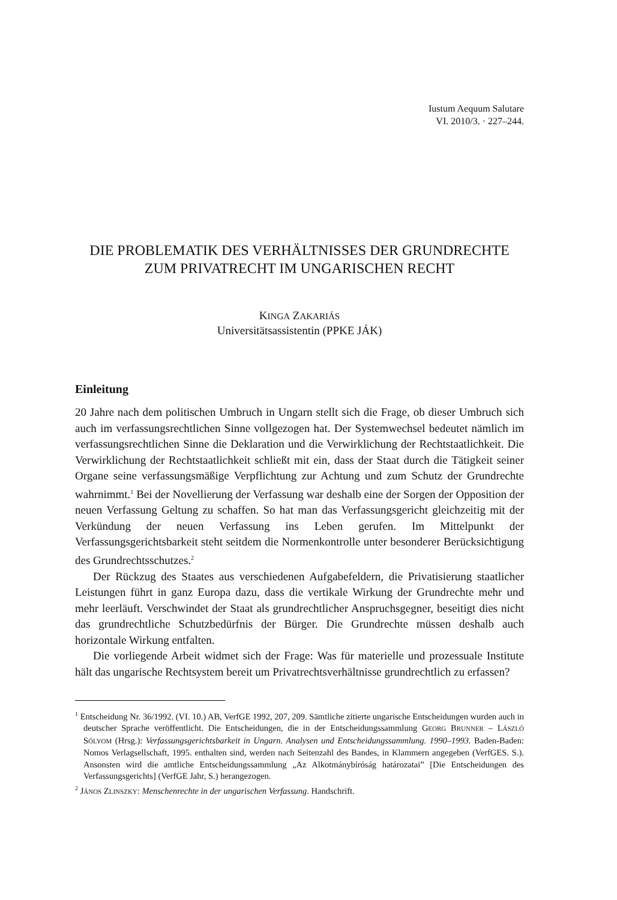Iustum Aequum Salutare
VI. 2010/3. · 227–244.
DIE PROBLEMATIK DES VERHÄLTNISSES DER GRUNDRECHTE ZUM PRIVATRECHT IM UNGARISCHEN RECHT
KINGA ZAKARIÁS
Universitätsassistentin (PPKE JÁK)
Einleitung
20 Jahre nach dem politischen Umbruch in Ungarn stellt sich die Frage, ob dieser Umbruch sich auch im verfassungsrechtlichen Sinne vollgezogen hat. Der Systemwechsel bedeutet nämlich im verfassungsrechtlichen Sinne die Deklaration und die Verwirklichung der Rechtstaatlichkeit. Die Verwirklichung der Rechtstaatlichkeit schließt mit ein, dass der Staat durch die Tätigkeit seiner Organe seine verfassungsmäßige Verpflichtung zur Achtung und zum Schutz der Grundrechte wahrnimmt.<sup>1</sup> Bei der Novellierung der Verfassung war deshalb eine der Sorgen der Opposition der neuen Verfassung Geltung zu schaffen. So hat man das Verfassungsgericht gleichzeitig mit der Verkündung der neuen Verfassung ins Leben gerufen. Im Mittelpunkt der Verfassungsgerichtsbarkeit steht seitdem die Normenkontrolle unter besonderer Berücksichtigung des Grundrechtsschutzes.<sup>2</sup>
Der Rückzug des Staates aus verschiedenen Aufgabefeldern, die Privatisierung staatlicher Leistungen führt in ganz Europa dazu, dass die vertikale Wirkung der Grundrechte mehr und mehr leerläuft. Verschwindet der Staat als grundrechtlicher Anspruchsgegner, beseitigt dies nicht das grundrechtliche Schutzbedürfnis der Bürger. Die Grundrechte müssen deshalb auch horizontale Wirkung entfalten.
Die vorliegende Arbeit widmet sich der Frage: Was für materielle und prozessuale Institute hält das ungarische Rechtsystem bereit um Privatrechtsverhältnisse grundrechtlich zu erfassen?
<sup>1</sup> Entscheidung Nr. 36/1992. (VI. 10.) AB, VerfGE 1992, 207, 209. Sämtliche zitierte ungarische Entscheidungen wurden auch in deutscher Sprache veröffentlicht. Die Entscheidungen, die in der Entscheidungssammlung GEORG BRUNNER – LÁSZLÓ SÓLYOM (Hrsg.): Verfassungsgerichtsbarkeit in Ungarn. Analysen und Entscheidungssammlung. 1990–1993. Baden-Baden: Nomos Verlagsellschaft, 1995. enthalten sind, werden nach Seitenzahl des Bandes, in Klammern angegeben (VerfGES. S.). Ansonsten wird die amtliche Entscheidungssammlung „Az Alkotmánybíróság határozatai” [Die Entscheidungen des Verfassungsgerichts] (VerfGE Jahr, S.) herangezogen.
<sup>2</sup> JÁNOS ZLINSZKY: Menschenrechte in der ungarischen Verfassung. Handschrift.